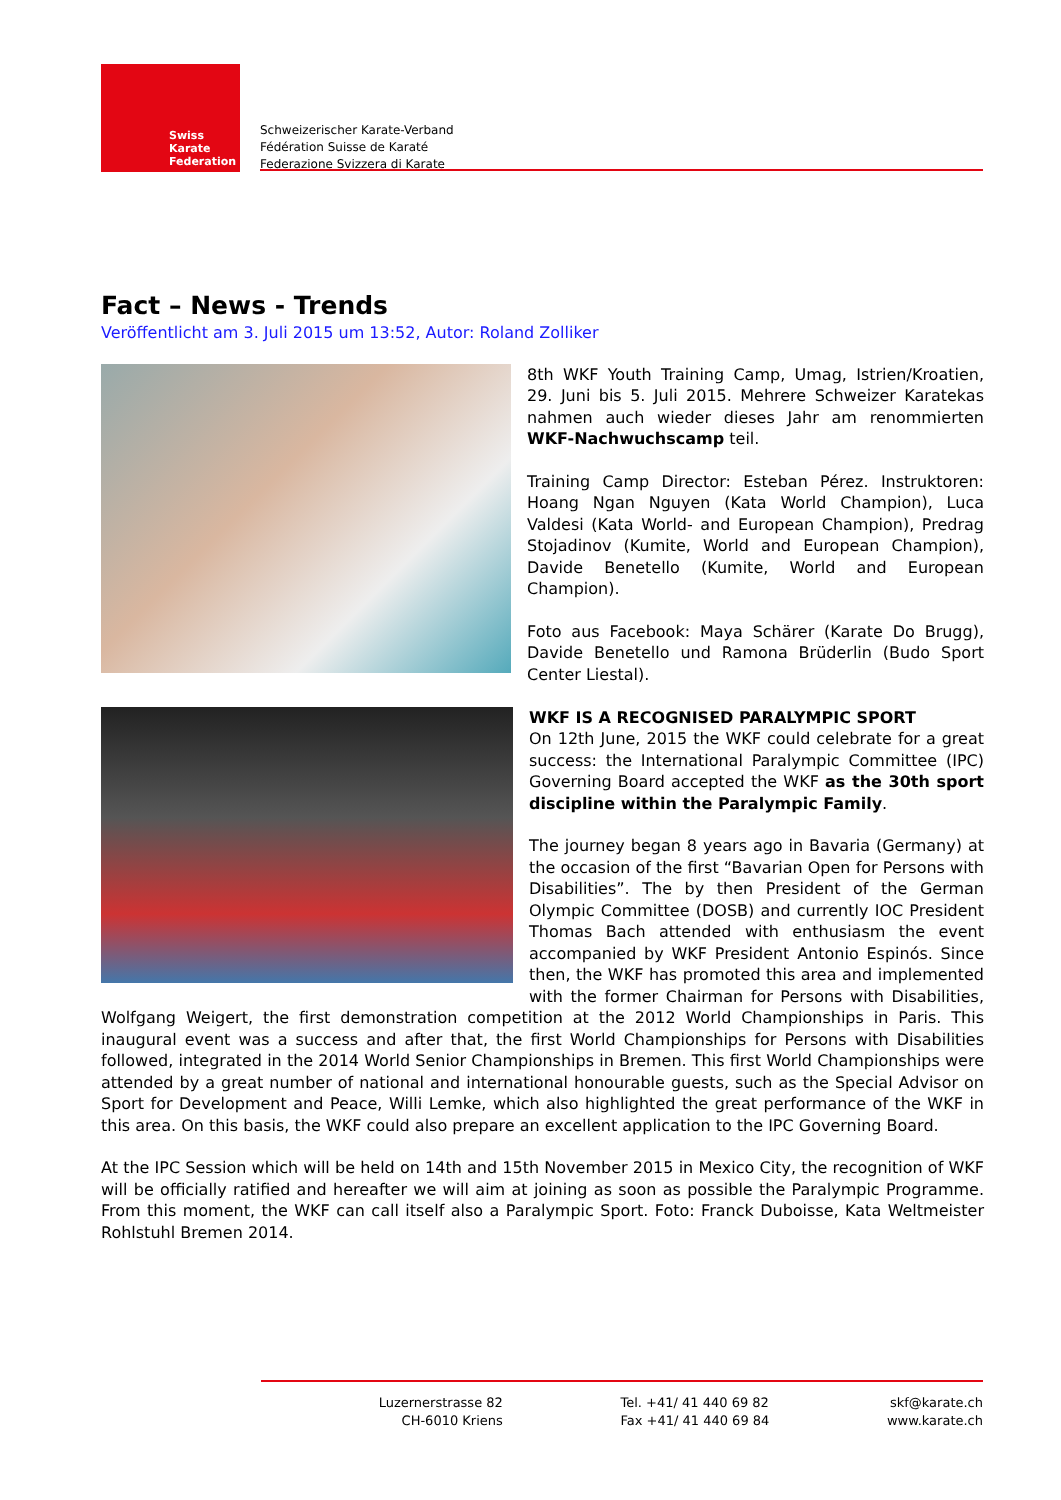Swiss Karate
Federation
Schweizerischer Karate-Verband
Fédération Suisse de Karaté
Federazione Svizzera di Karate
Fact – News - Trends
Veröffentlicht am 3. Juli 2015 um 13:52, Autor: Roland Zolliker
8th WKF Youth Training Camp, Umag, Istrien/Kroatien, 29. Juni bis 5. Juli 2015. Mehrere Schweizer Karatekas nahmen auch wieder dieses Jahr am renommierten WKF-Nachwuchscamp teil.
Training Camp Director: Esteban Pérez. Instruktoren: Hoang Ngan Nguyen (Kata World Champion), Luca Valdesi (Kata World- and European Champion), Predrag Stojadinov (Kumite, World and European Champion), Davide Benetello (Kumite, World and European Champion).
Foto aus Facebook: Maya Schärer (Karate Do Brugg), Davide Benetello und Ramona Brüderlin (Budo Sport Center Liestal).
WKF IS A RECOGNISED PARALYMPIC SPORT
On 12th June, 2015 the WKF could celebrate for a great success: the International Paralympic Committee (IPC) Governing Board accepted the WKF as the 30th sport discipline within the Paralympic Family.
The journey began 8 years ago in Bavaria (Germany) at the occasion of the first “Bavarian Open for Persons with Disabilities”. The by then President of the German Olympic Committee (DOSB) and currently IOC President Thomas Bach attended with enthusiasm the event accompanied by WKF President Antonio Espinós. Since then, the WKF has promoted this area and implemented with the former Chairman for Persons with Disabilities, Wolfgang Weigert, the first demonstration competition at the 2012 World Championships in Paris. This inaugural event was a success and after that, the first World Championships for Persons with Disabilities followed, integrated in the 2014 World Senior Championships in Bremen. This first World Championships were attended by a great number of national and international honourable guests, such as the Special Advisor on Sport for Development and Peace, Willi Lemke, which also highlighted the great performance of the WKF in this area. On this basis, the WKF could also prepare an excellent application to the IPC Governing Board.
At the IPC Session which will be held on 14th and 15th November 2015 in Mexico City, the recognition of WKF will be officially ratified and hereafter we will aim at joining as soon as possible the Paralympic Programme. From this moment, the WKF can call itself also a Paralympic Sport. Foto: Franck Duboisse, Kata Weltmeister Rohlstuhl Bremen 2014.
Luzernerstrasse 82
CH-6010 Kriens
Tel. +41/ 41 440 69 82
Fax +41/ 41 440 69 84
skf@karate.ch
www.karate.ch